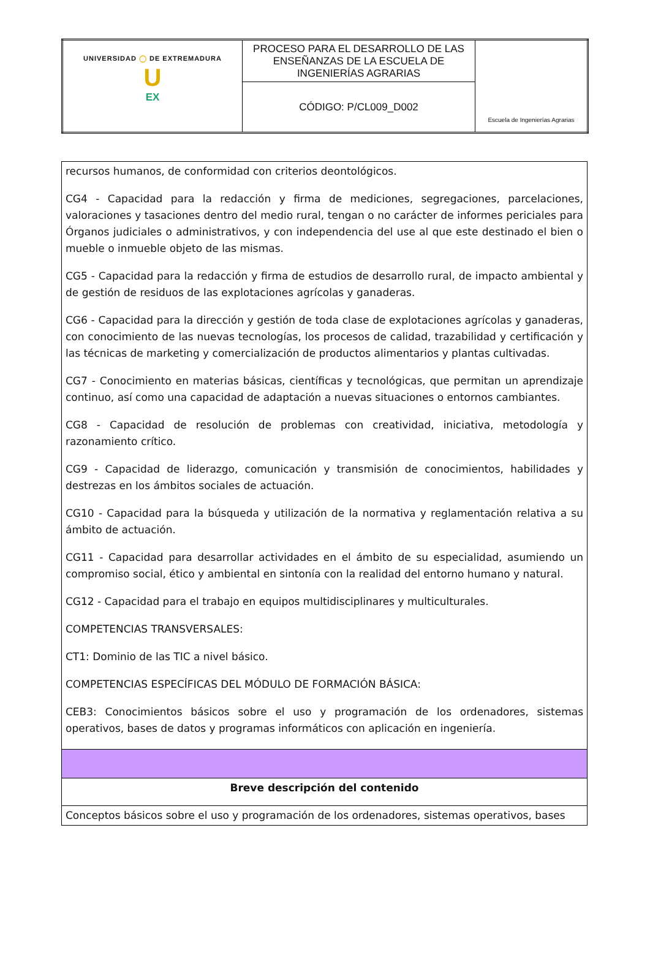| UNIVERSIDAD ◯ DE EXTREMADURA U EX | PROCESO PARA EL DESARROLLO DE LAS ENSEÑANZAS DE LA ESCUELA DE INGENIERÍAS AGRARIAS | Escuela de Ingenierías Agrarias |
| | CÓDIGO: P/CL009_D002 | |
| recursos humanos, de conformidad con criterios deontológicos. CG4 - Capacidad para la redacción y firma de mediciones, segregaciones, parcelaciones, valoraciones y tasaciones dentro del medio rural, tengan o no carácter de informes periciales para Órganos judiciales o administrativos, y con independencia del use al que este destinado el bien o mueble o inmueble objeto de las mismas. CG5 - Capacidad para la redacción y firma de estudios de desarrollo rural, de impacto ambiental y de gestión de residuos de las explotaciones agrícolas y ganaderas. CG6 - Capacidad para la dirección y gestión de toda clase de explotaciones agrícolas y ganaderas, con conocimiento de las nuevas tecnologías, los procesos de calidad, trazabilidad y certificación y las técnicas de marketing y comercialización de productos alimentarios y plantas cultivadas. CG7 - Conocimiento en materias básicas, científicas y tecnológicas, que permitan un aprendizaje continuo, así como una capacidad de adaptación a nuevas situaciones o entornos cambiantes. CG8 - Capacidad de resolución de problemas con creatividad, iniciativa, metodología y razonamiento crítico. CG9 - Capacidad de liderazgo, comunicación y transmisión de conocimientos, habilidades y destrezas en los ámbitos sociales de actuación. CG10 - Capacidad para la búsqueda y utilización de la normativa y reglamentación relativa a su ámbito de actuación. CG11 - Capacidad para desarrollar actividades en el ámbito de su especialidad, asumiendo un compromiso social, ético y ambiental en sintonía con la realidad del entorno humano y natural. CG12 - Capacidad para el trabajo en equipos multidisciplinares y multiculturales. COMPETENCIAS TRANSVERSALES: CT1: Dominio de las TIC a nivel básico. COMPETENCIAS ESPECÍFICAS DEL MÓDULO DE FORMACIÓN BÁSICA: CEB3: Conocimientos básicos sobre el uso y programación de los ordenadores, sistemas operativos, bases de datos y programas informáticos con aplicación en ingeniería. |
| Breve descripción del contenido |
| Conceptos básicos sobre el uso y programación de los ordenadores, sistemas operativos, bases |